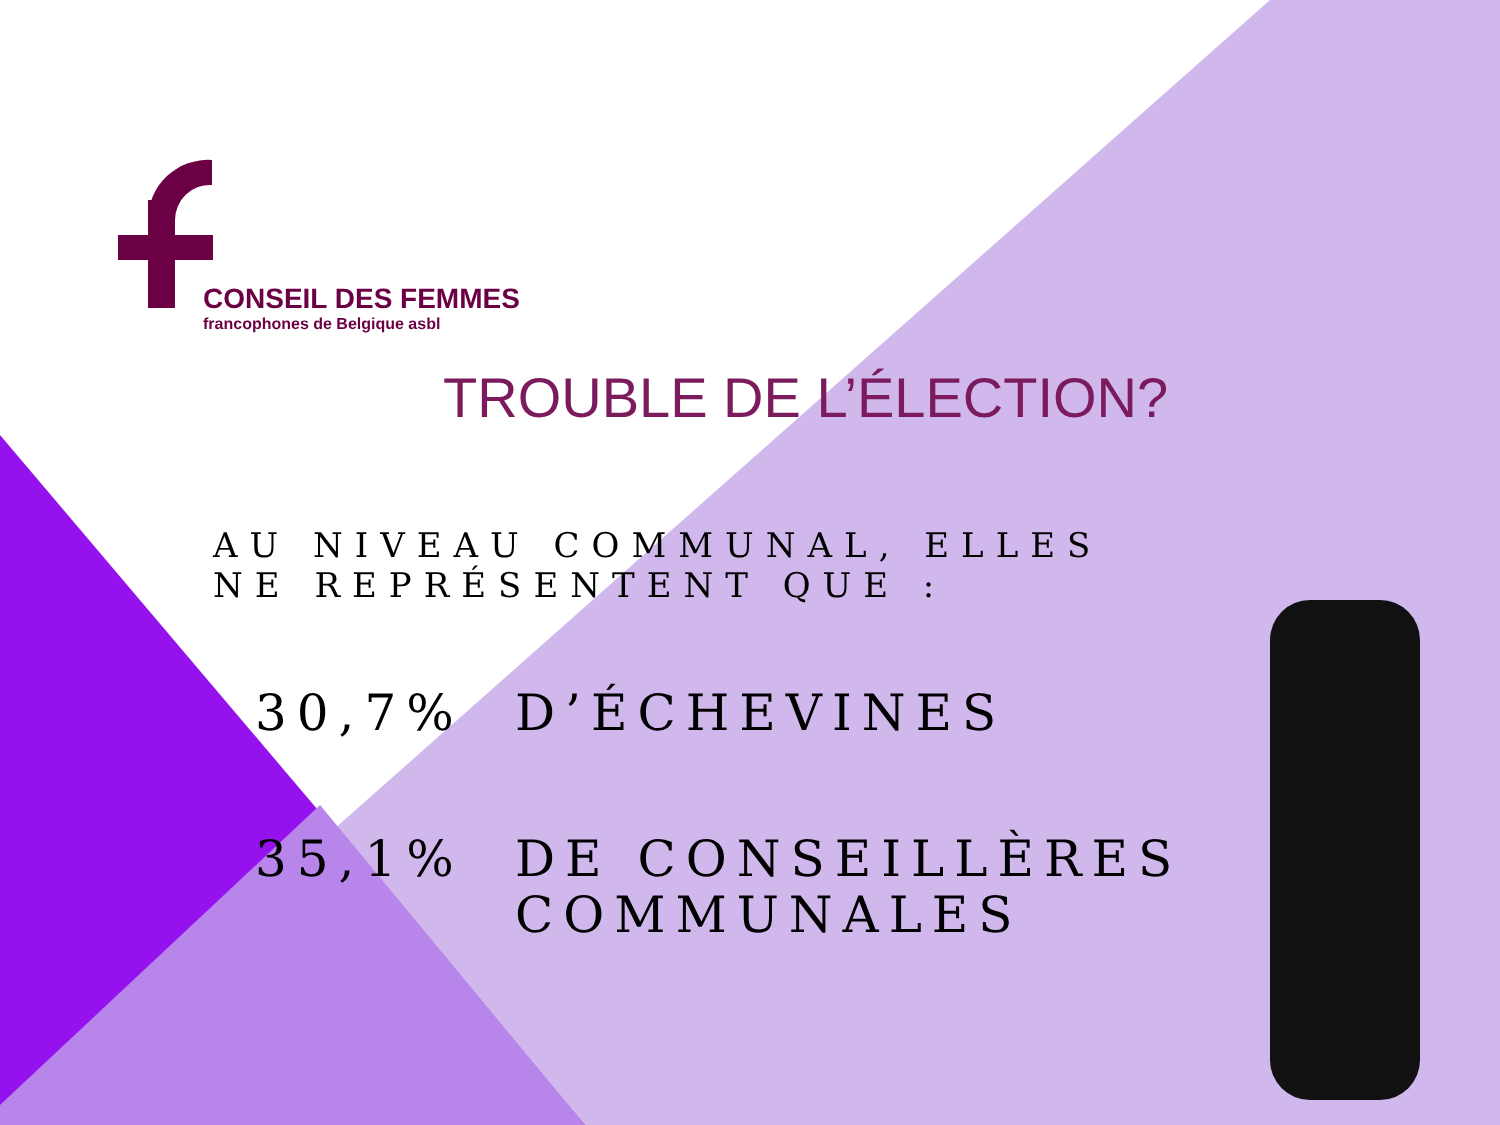CONSEIL DES FEMMES
francophones de Belgique asbl
TROUBLE DE L’ÉLECTION?
AU NIVEAU COMMUNAL, ELLES NE REPRÉSENTENT QUE :
30,7% D’ÉCHEVINES
35,1% DE CONSEILLÈRES
COMMUNALES